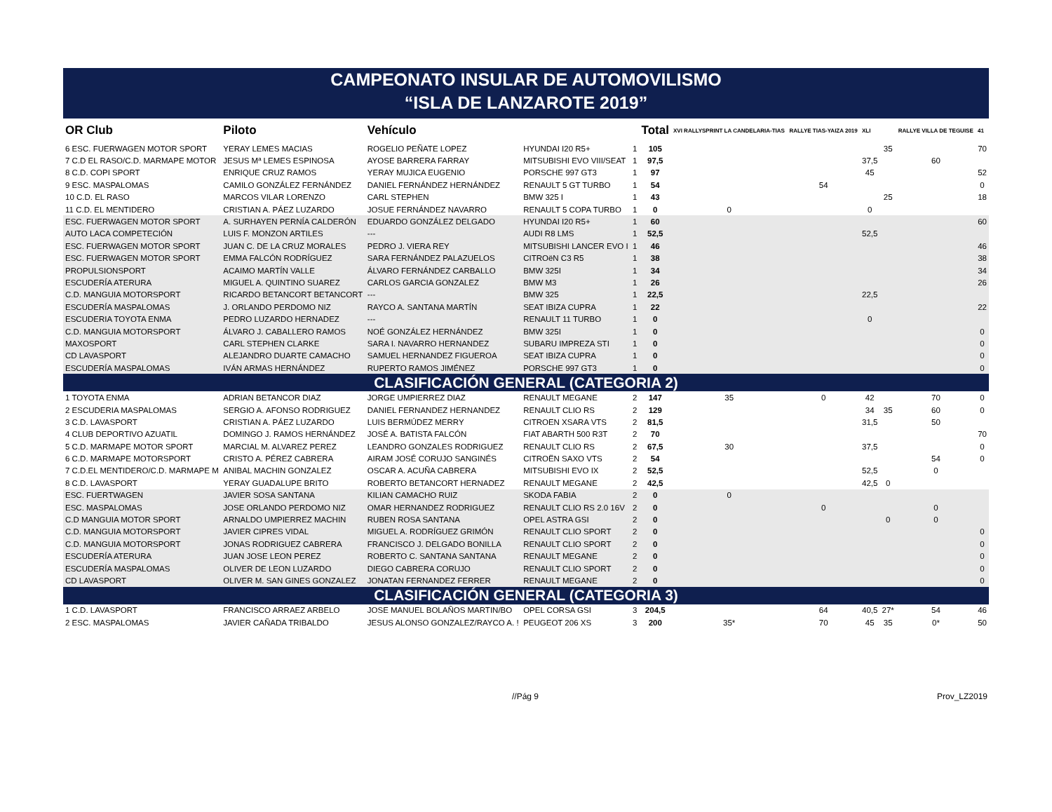CAMPEONATO INSULAR DE AUTOMOVILISMO
“ISLA DE LANZAROTE 2019”
| OR Club | Piloto | Vehículo | | | Total | XVI RALLYSPRINT LA CANDELARIA-TIAS | RALLYE TIAS-YAIZA 2019 | XLI | | RALLYE VILLA DE TEGUISE | 41 |
| --- | --- | --- | --- | --- | --- | --- | --- | --- | --- | --- | --- |
| 6 ESC. FUERWAGEN MOTOR SPORT | YERAY LEMES MACIAS | ROGELIO PEÑATE LOPEZ | HYUNDAI I20 R5+ | 1 | 105 | | | | 35 | | 70 |
| 7 C.D EL RASO/C.D. MARMAPE MOTOR | JESUS Mª LEMES ESPINOSA | AYOSE BARRERA FARRAY | MITSUBISHI EVO VIII/SEAT | 1 | 97,5 | | | 37,5 | | 60 | |
| 8 C.D. COPI SPORT | ENRIQUE CRUZ RAMOS | YERAY MUJICA EUGENIO | PORSCHE 997 GT3 | 1 | 97 | | | 45 | | | 52 |
| 9 ESC. MASPALOMAS | CAMILO GONZÁLEZ FERNÁNDEZ | DANIEL FERNÁNDEZ HERNÁNDEZ | RENAULT 5 GT TURBO | 1 | 54 | | 54 | | | | 0 |
| 10 C.D. EL RASO | MARCOS VILAR LORENZO | CARL STEPHEN | BMW 325 I | 1 | 43 | | | | 25 | | 18 |
| 11 C.D. EL MENTIDERO | CRISTIAN A. PÁEZ LUZARDO | JOSUE FERNÁNDEZ NAVARRO | RENAULT 5 COPA TURBO | 1 | 0 | 0 | | 0 | | | |
| ESC. FUERWAGEN MOTOR SPORT | A. SURHAYEN PERNÍA CALDERÓN | EDUARDO GONZÁLEZ DELGADO | HYUNDAI I20 R5+ | 1 | 60 | | | | | | 60 |
| AUTO LACA COMPETECIÓN | LUIS F. MONZON ARTILES | --- | AUDI R8 LMS | 1 | 52,5 | | | 52,5 | | | |
| ESC. FUERWAGEN MOTOR SPORT | JUAN C. DE LA CRUZ MORALES | PEDRO J. VIERA REY | MITSUBISHI LANCER EVO I | 1 | 46 | | | | | | 46 |
| ESC. FUERWAGEN MOTOR SPORT | EMMA FALCÓN RODRÍGUEZ | SARA FERNÁNDEZ PALAZUELOS | CITROëN C3 R5 | 1 | 38 | | | | | | 38 |
| PROPULSIONSPORT | ACAIMO MARTÍN VALLE | ÁLVARO FERNÁNDEZ CARBALLO | BMW 325I | 1 | 34 | | | | | | 34 |
| ESCUDERÍA ATERURA | MIGUEL A. QUINTINO SUAREZ | CARLOS GARCIA GONZALEZ | BMW M3 | 1 | 26 | | | | | | 26 |
| C.D. MANGUIA MOTORSPORT | RICARDO BETANCORT BETANCORT | --- | BMW 325 | 1 | 22,5 | | | 22,5 | | | |
| ESCUDERÍA MASPALOMAS | J. ORLANDO PERDOMO NIZ | RAYCO A. SANTANA MARTÍN | SEAT IBIZA CUPRA | 1 | 22 | | | | | | 22 |
| ESCUDERIA TOYOTA ENMA | PEDRO LUZARDO HERNADEZ | --- | RENAULT 11 TURBO | 1 | 0 | | | 0 | | | |
| C.D. MANGUIA MOTORSPORT | ÁLVARO J. CABALLERO RAMOS | NOÉ GONZÁLEZ HERNÁNDEZ | BMW 325I | 1 | 0 | | | | | | 0 |
| MAXOSPORT | CARL STEPHEN CLARKE | SARA I. NAVARRO HERNANDEZ | SUBARU IMPREZA STI | 1 | 0 | | | | | | 0 |
| CD LAVASPORT | ALEJANDRO DUARTE CAMACHO | SAMUEL HERNANDEZ FIGUEROA | SEAT IBIZA CUPRA | 1 | 0 | | | | | | 0 |
| ESCUDERÍA MASPALOMAS | IVÁN ARMAS HERNÁNDEZ | RUPERTO RAMOS JIMÉNEZ | PORSCHE 997 GT3 | 1 | 0 | | | | | | 0 |
| CLASIFICACIÓN GENERAL (CATEGORIA 2) | | | | | | | | | | | |
| 1 TOYOTA ENMA | ADRIAN BETANCOR DIAZ | JORGE UMPIERREZ DIAZ | RENAULT MEGANE | 2 | 147 | 35 | 0 | 42 | | 70 | 0 |
| 2 ESCUDERIA MASPALOMAS | SERGIO A. AFONSO RODRIGUEZ | DANIEL FERNANDEZ HERNANDEZ | RENAULT CLIO RS | 2 | 129 | | | 34 | 35 | 60 | 0 |
| 3 C.D. LAVASPORT | CRISTIAN A. PÁEZ LUZARDO | LUIS BERMÚDEZ MERRY | CITROEN XSARA VTS | 2 | 81,5 | | | 31,5 | | 50 | |
| 4 CLUB DEPORTIVO AZUATIL | DOMINGO J. RAMOS HERNÁNDEZ | JOSÉ A. BATISTA FALCÓN | FIAT ABARTH 500 R3T | 2 | 70 | | | | | | 70 |
| 5 C.D. MARMAPE MOTOR SPORT | MARCIAL M. ALVAREZ PEREZ | LEANDRO GONZALES RODRIGUEZ | RENAULT CLIO RS | 2 | 67,5 | 30 | | 37,5 | | | 0 |
| 6 C.D. MARMAPE MOTORSPORT | CRISTO A. PÉREZ CABRERA | AIRAM JOSÉ CORUJO SANGINÉS | CITROËN SAXO VTS | 2 | 54 | | | | | 54 | 0 |
| 7 C.D.EL MENTIDERO/C.D. MARMAPE M | ANIBAL MACHIN GONZALEZ | OSCAR A. ACUÑA CABRERA | MITSUBISHI EVO IX | 2 | 52,5 | | | 52,5 | | 0 | |
| 8 C.D. LAVASPORT | YERAY GUADALUPE BRITO | ROBERTO BETANCORT HERNADEZ | RENAULT MEGANE | 2 | 42,5 | | | 42,5 | 0 | | |
| ESC. FUERTWAGEN | JAVIER SOSA SANTANA | KILIAN CAMACHO RUIZ | SKODA FABIA | 2 | 0 | 0 | | | | | |
| ESC. MASPALOMAS | JOSE ORLANDO PERDOMO NIZ | OMAR HERNANDEZ RODRIGUEZ | RENAULT CLIO RS 2.0 16V | 2 | 0 | | 0 | | | 0 | |
| C.D MANGUIA MOTOR SPORT | ARNALDO UMPIERREZ MACHIN | RUBEN ROSA SANTANA | OPEL ASTRA GSI | 2 | 0 | | | | 0 | 0 | |
| C.D. MANGUIA MOTORSPORT | JAVIER CIPRES VIDAL | MIGUEL A. RODRÍGUEZ GRIMÓN | RENAULT CLIO SPORT | 2 | 0 | | | | | | 0 |
| C.D. MANGUIA MOTORSPORT | JONAS RODRIGUEZ CABRERA | FRANCISCO J. DELGADO BONILLA | RENAULT CLIO SPORT | 2 | 0 | | | | | | 0 |
| ESCUDERÍA ATERURA | JUAN JOSE LEON PEREZ | ROBERTO C. SANTANA SANTANA | RENAULT MEGANE | 2 | 0 | | | | | | 0 |
| ESCUDERÍA MASPALOMAS | OLIVER DE LEON LUZARDO | DIEGO CABRERA CORUJO | RENAULT CLIO SPORT | 2 | 0 | | | | | | 0 |
| CD LAVASPORT | OLIVER M. SAN GINES GONZALEZ | JONATAN FERNANDEZ FERRER | RENAULT MEGANE | 2 | 0 | | | | | | 0 |
| CLASIFICACIÓN GENERAL (CATEGORIA 3) | | | | | | | | | | | |
| 1 C.D. LAVASPORT | FRANCISCO ARRAEZ ARBELO | JOSE MANUEL BOLAÑOS MARTIN/BO | OPEL CORSA GSI | 3 | 204,5 | | 64 | 40,5 | 27* | 54 | 46 |
| 2 ESC. MASPALOMAS | JAVIER CAÑADA TRIBALDO | JESUS ALONSO GONZALEZ/RAYCO A. ! | PEUGEOT 206 XS | 3 | 200 | 35* | 70 | 45 | 35 | 0* | 50 |
//Pág 9 Prov_LZ2019